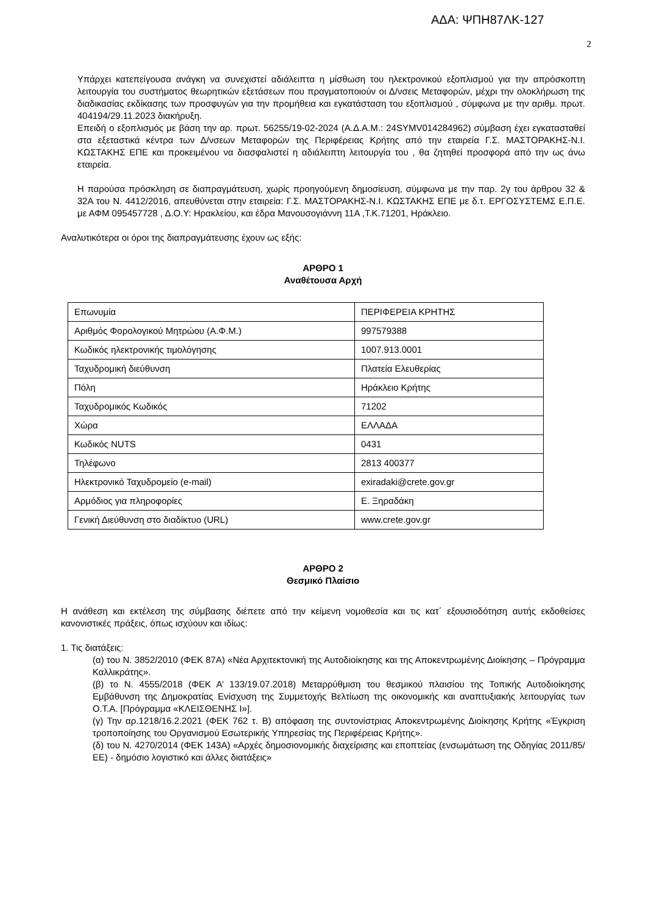ΑΔΑ: ΨΠΗ87ΛΚ-127
2
Υπάρχει κατεπείγουσα ανάγκη να συνεχιστεί αδιάλειπτα η μίσθωση του ηλεκτρονικού εξοπλισμού για την απρόσκοπτη λειτουργία του συστήματος θεωρητικών εξετάσεων που πραγματοποιούν οι Δ/νσεις Μεταφορών, μέχρι την ολοκλήρωση της διαδικασίας εκδίκασης των προσφυγών για την προμήθεια και εγκατάσταση του εξοπλισμού , σύμφωνα με την αριθμ. πρωτ. 404194/29.11.2023 διακήρυξη.
Επειδή ο εξοπλισμός με βάση την αρ. πρωτ. 56255/19-02-2024 (Α.Δ.Α.Μ.: 24SYMV014284962) σύμβαση έχει εγκατασταθεί στα εξεταστικά κέντρα των Δ/νσεων Μεταφορών της Περιφέρειας Κρήτης από την εταιρεία Γ.Σ. ΜΑΣΤΟΡΑΚΗΣ-Ν.Ι. ΚΩΣΤΑΚΗΣ ΕΠΕ και προκειμένου να διασφαλιστεί η αδιάλειπτη λειτουργία του , θα ζητηθεί προσφορά από την ως άνω εταιρεία.
Η παρούσα πρόσκληση σε διαπραγμάτευση, χωρίς προηγούμενη δημοσίευση, σύμφωνα με την παρ. 2γ του άρθρου 32 & 32Α του Ν. 4412/2016, απευθύνεται στην εταιρεία: Γ.Σ. ΜΑΣΤΟΡΑΚΗΣ-Ν.Ι. ΚΩΣΤΑΚΗΣ ΕΠΕ με δ.τ. ΕΡΓΟΣΥΣΤΕΜΣ Ε.Π.Ε. με ΑΦΜ 095457728 , Δ.Ο.Υ: Ηρακλείου, και έδρα Μανουσογιάννη 11Α ,Τ.Κ.71201, Ηράκλειο.
Αναλυτικότερα οι όροι της διαπραγμάτευσης έχουν ως εξής:
ΑΡΘΡΟ 1
Αναθέτουσα Αρχή
| Επωνυμία | ΠΕΡΙΦΕΡΕΙΑ ΚΡΗΤΗΣ |
| Αριθμός Φορολογικού Μητρώου (Α.Φ.Μ.) | 997579388 |
| Κωδικός ηλεκτρονικής τιμολόγησης | 1007.913.0001 |
| Ταχυδρομική διεύθυνση | Πλατεία Ελευθερίας |
| Πόλη | Ηράκλειο Κρήτης |
| Ταχυδρομικός Κωδικός | 71202 |
| Χώρα | ΕΛΛΑΔΑ |
| Κωδικός NUTS | 0431 |
| Τηλέφωνο | 2813 400377 |
| Ηλεκτρονικό Ταχυδρομείο (e-mail) | exiradaki@crete.gov.gr |
| Αρμόδιος για πληροφορίες | Ε. Ξηραδάκη |
| Γενική Διεύθυνση στο διαδίκτυο (URL) | www.crete.gov.gr |
ΑΡΘΡΟ 2
Θεσμικό Πλαίσιο
Η ανάθεση και εκτέλεση της σύμβασης διέπετε από την κείμενη νομοθεσία και τις κατ΄ εξουσιοδότηση αυτής εκδοθείσες κανονιστικές πράξεις, όπως ισχύουν και ιδίως:
1. Τις διατάξεις:
(α) του Ν. 3852/2010 (ΦΕΚ 87Α) «Νέα Αρχιτεκτονική της Αυτοδιοίκησης και της Αποκεντρωμένης Διοίκησης – Πρόγραμμα Καλλικράτης».
(β) το Ν. 4555/2018 (ΦΕΚ Α’ 133/19.07.2018) Μεταρρύθμιση του θεσμικού πλαισίου της Τοπικής Αυτοδιοίκησης Εμβάθυνση της Δημοκρατίας Ενίσχυση της Συμμετοχής Βελτίωση της οικονομικής και αναπτυξιακής λειτουργίας των Ο.Τ.Α. [Πρόγραμμα «ΚΛΕΙΣΘΕΝΗΣ Ι»].
(γ) Την αρ.1218/16.2.2021 (ΦΕΚ 762 τ. Β) απόφαση της συντονίστριας Αποκεντρωμένης Διοίκησης Κρήτης «Έγκριση τροποποίησης του Οργανισμού Εσωτερικής Υπηρεσίας της Περιφέρειας Κρήτης».
(δ) του Ν. 4270/2014 (ΦΕΚ 143Α) «Αρχές δημοσιονομικής διαχείρισης και εποπτείας (ενσωμάτωση της Οδηγίας 2011/85/ΕΕ) - δημόσιο λογιστικό και άλλες διατάξεις»